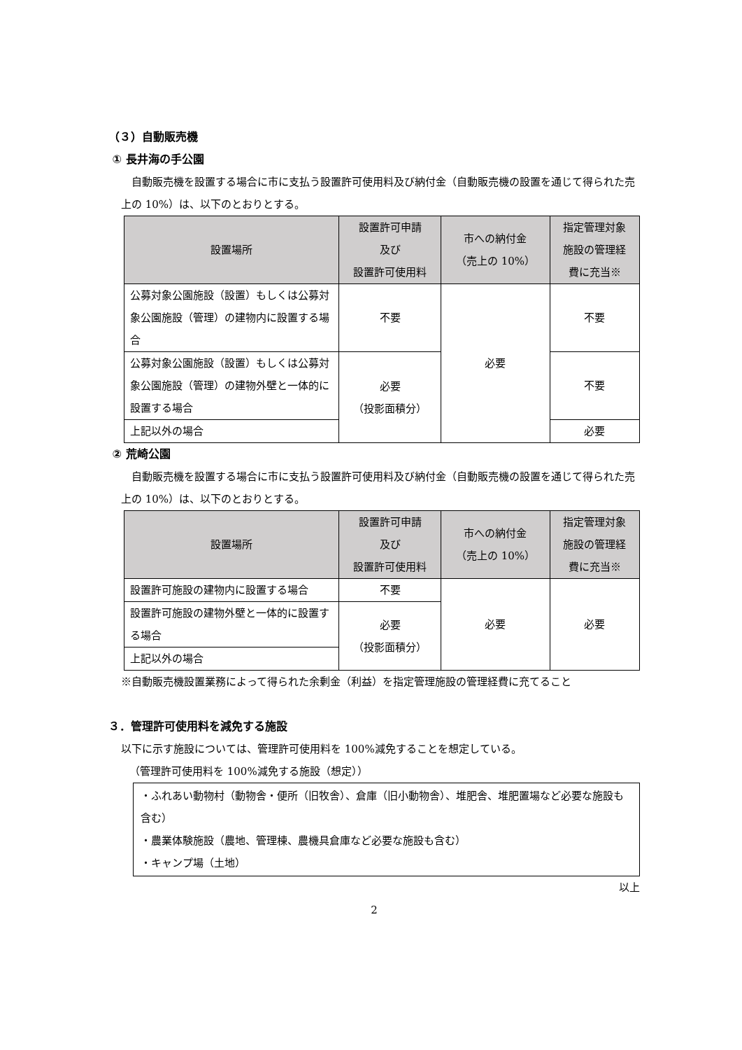（３）自動販売機
① 長井海の手公園
自動販売機を設置する場合に市に支払う設置許可使用料及び納付金（自動販売機の設置を通じて得られた売上の 10%）は、以下のとおりとする。
| 設置場所 | 設置許可申請 及び 設置許可使用料 | 市への納付金 （売上の 10%） | 指定管理対象 施設の管理経 費に充当※ |
| --- | --- | --- | --- |
| 公募対象公園施設（設置）もしくは公募対象公園施設（管理）の建物内に設置する場合 | 不要 | 必要 | 不要 |
| 公募対象公園施設（設置）もしくは公募対象公園施設（管理）の建物外壁と一体的に設置する場合 | 必要 （投影面積分） | | 不要 |
| 上記以外の場合 | | | 必要 |
② 荒崎公園
自動販売機を設置する場合に市に支払う設置許可使用料及び納付金（自動販売機の設置を通じて得られた売上の 10%）は、以下のとおりとする。
| 設置場所 | 設置許可申請 及び 設置許可使用料 | 市への納付金 （売上の 10%） | 指定管理対象 施設の管理経 費に充当※ |
| --- | --- | --- | --- |
| 設置許可施設の建物内に設置する場合 | 不要 | 必要 | 必要 |
| 設置許可施設の建物外壁と一体的に設置する場合 | 必要 （投影面積分） | | |
| 上記以外の場合 | | | |
※自動販売機設置業務によって得られた余剰金（利益）を指定管理施設の管理経費に充てること
３．管理許可使用料を減免する施設
以下に示す施設については、管理許可使用料を 100%減免することを想定している。
（管理許可使用料を 100%減免する施設（想定））
・ふれあい動物村（動物舎・便所（旧牧舎）、倉庫（旧小動物舎）、堆肥舎、堆肥置場など必要な施設も含む）
・農業体験施設（農地、管理棟、農機具倉庫など必要な施設も含む）
・キャンプ場（土地）
以上
2